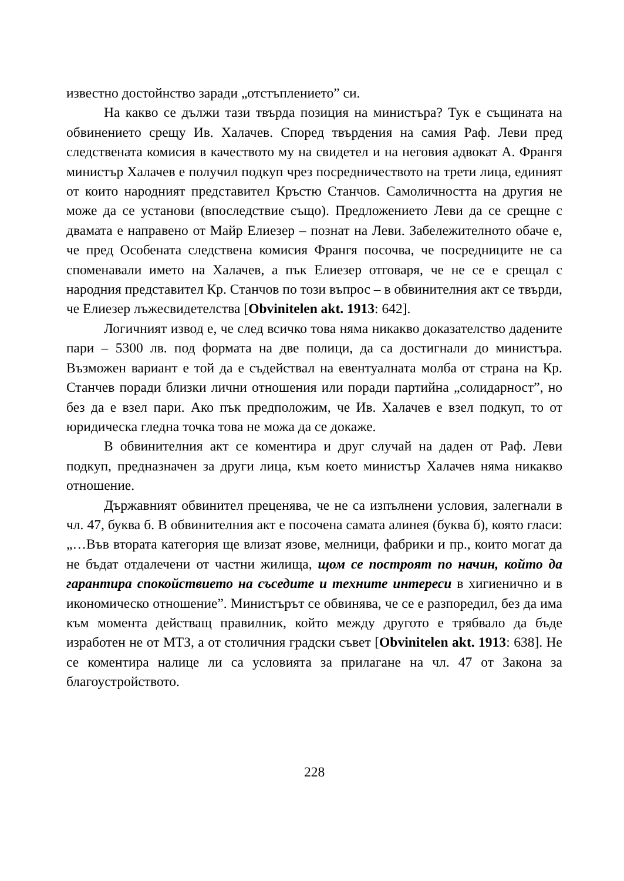известно достойнство заради „отстъплението” си.
На какво се дължи тази твърда позиция на министъра? Тук е същината на обвинението срещу Ив. Халачев. Според твърдения на самия Раф. Леви пред следствената комисия в качеството му на свидетел и на неговия адвокат А. Франгя министър Халачев е получил подкуп чрез посредничеството на трети лица, единият от които народният представител Кръстю Станчов. Самоличността на другия не може да се установи (впоследствие също). Предложението Леви да се срещне с двамата е направено от Майр Елиезер – познат на Леви. Забележителното обаче е, че пред Особената следствена комисия Франгя посочва, че посредниците не са споменавали името на Халачев, а пък Елиезер отговаря, че не се е срещал с народния представител Кр. Станчов по този въпрос – в обвинителния акт се твърди, че Елиезер лъжесвидетелства [Obvinitelen akt. 1913: 642].
Логичният извод е, че след всичко това няма никакво доказателство дадените пари – 5300 лв. под формата на две полици, да са достигнали до министъра. Възможен вариант е той да е съдействал на евентуалната молба от страна на Кр. Станчев поради близки лични отношения или поради партийна „солидарност”, но без да е взел пари. Ако пък предположим, че Ив. Халачев е взел подкуп, то от юридическа гледна точка това не можа да се докаже.
В обвинителния акт се коментира и друг случай на даден от Раф. Леви подкуп, предназначен за други лица, към което министър Халачев няма никакво отношение.
Държавният обвинител преценява, че не са изпълнени условия, залегнали в чл. 47, буква б. В обвинителния акт е посочена самата алинея (буква б), която гласи: „…Във втората категория ще влизат язове, мелници, фабрики и пр., които могат да не бъдат отдалечени от частни жилища, щом се построят по начин, който да гарантира спокойствието на съседите и техните интереси в хигиенично и в икономическо отношение”. Министърът се обвинява, че се е разпоредил, без да има към момента действащ правилник, който между другото е трябвало да бъде изработен не от МТЗ, а от столичния градски съвет [Obvinitelen akt. 1913: 638]. Не се коментира налице ли са условията за прилагане на чл. 47 от Закона за благоустройството.
228